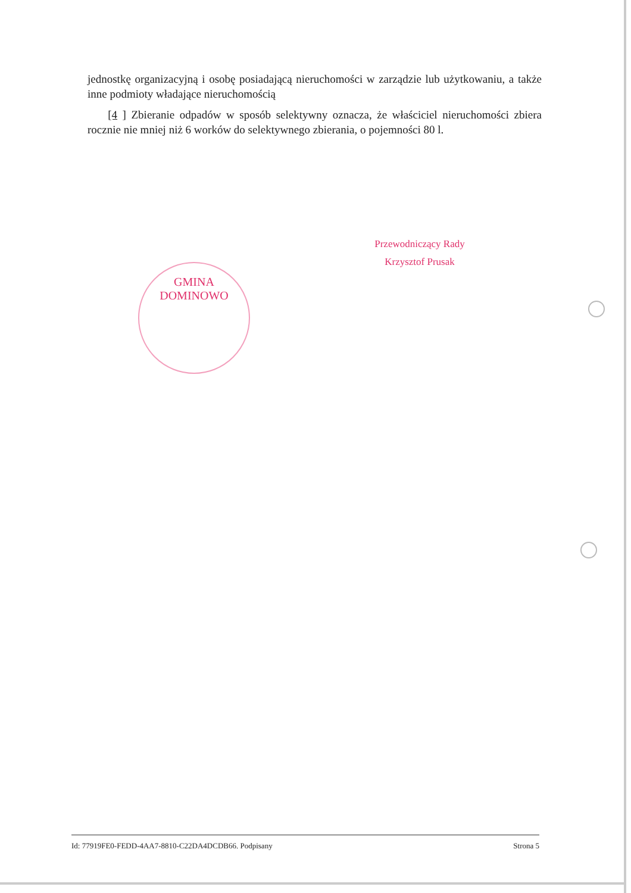jednostkę organizacyjną i osobę posiadającą nieruchomości w zarządzie lub użytkowaniu, a także inne podmioty władające nieruchomością
[4 ] Zbieranie odpadów w sposób selektywny oznacza, że właściciel nieruchomości zbiera rocznie nie mniej niż 6 worków do selektywnego zbierania, o pojemności 80 l.
Przewodniczący Rady
Krzysztof Prusak
GMINA DOMINOWO
Id: 77919FE0-FEDD-4AA7-8810-C22DA4DCDB66. Podpisany Strona 5